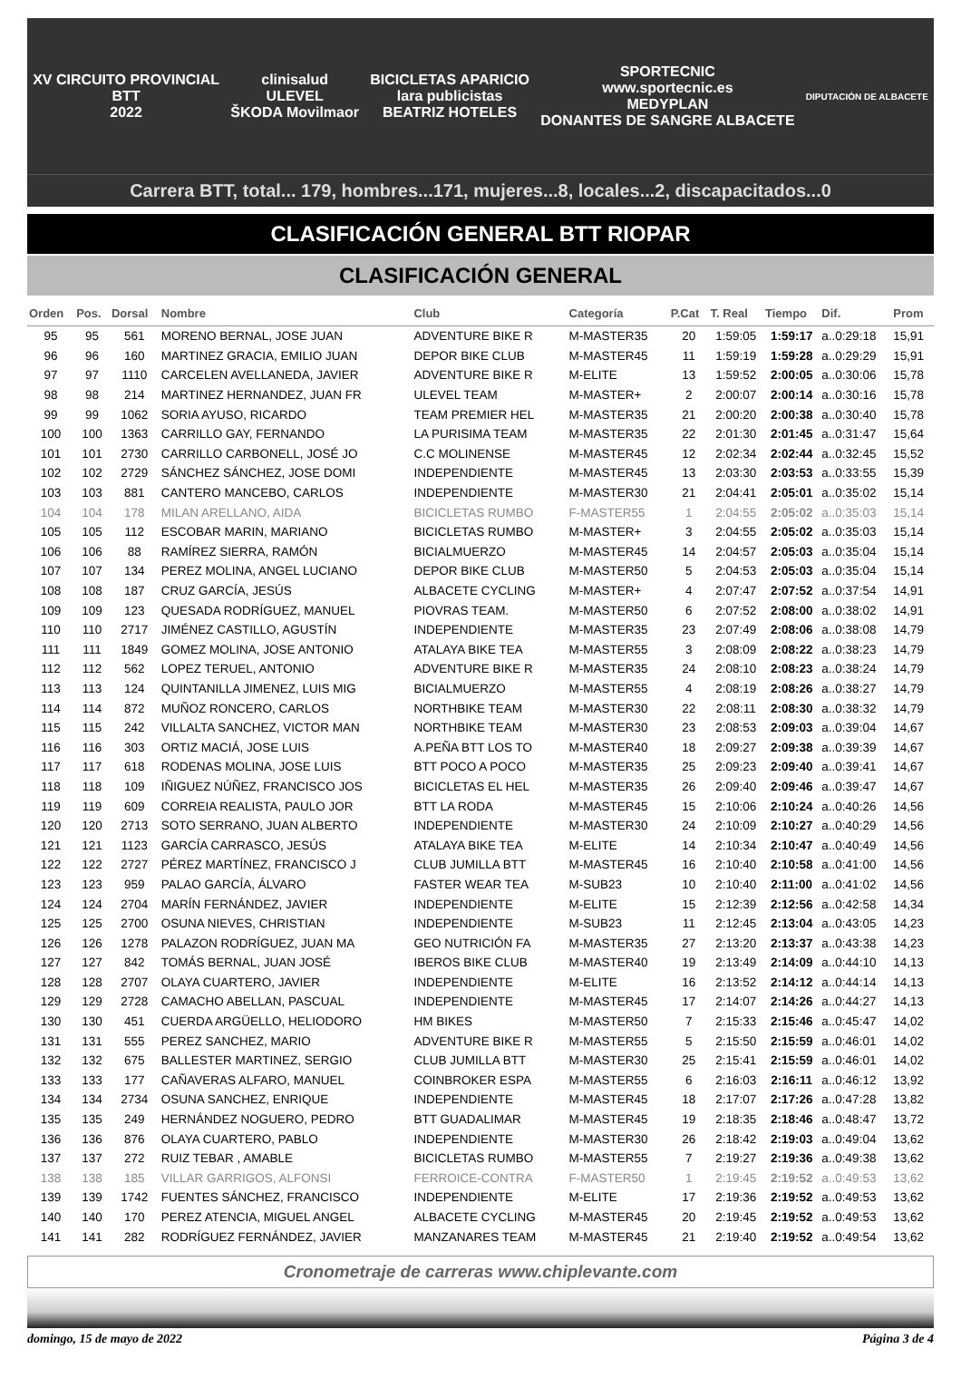XV CIRCUITO PROVINCIAL
BTT
2022
clinisalud
ULEVEL
ŠKODA Movilmaor
BICICLETAS APARICIO
lara publicistas
BEATRIZ HOTELES
SPORTECNIC
www.sportecnic.es
MEDYPLAN
DONANTES DE SANGRE ALBACETE
DIPUTACIÓN DE ALBACETE
Carrera BTT, total... 179, hombres...171, mujeres...8, locales...2, discapacitados...0
CLASIFICACIÓN GENERAL BTT RIOPAR
CLASIFICACIÓN GENERAL
| Orden | Pos. | Dorsal | Nombre | Club | Categoría | P.Cat | T. Real | Tiempo | Dif. | Prom |
| --- | --- | --- | --- | --- | --- | --- | --- | --- | --- | --- |
| 95 | 95 | 561 | MORENO BERNAL, JOSE JUAN | ADVENTURE BIKE R | M-MASTER35 | 20 | 1:59:05 | 1:59:17 | a..0:29:18 | 15,91 |
| 96 | 96 | 160 | MARTINEZ GRACIA, EMILIO JUAN | DEPOR BIKE CLUB | M-MASTER45 | 11 | 1:59:19 | 1:59:28 | a..0:29:29 | 15,91 |
| 97 | 97 | 1110 | CARCELEN AVELLANEDA, JAVIER | ADVENTURE BIKE R | M-ELITE | 13 | 1:59:52 | 2:00:05 | a..0:30:06 | 15,78 |
| 98 | 98 | 214 | MARTINEZ HERNANDEZ, JUAN FR | ULEVEL TEAM | M-MASTER+ | 2 | 2:00:07 | 2:00:14 | a..0:30:16 | 15,78 |
| 99 | 99 | 1062 | SORIA AYUSO, RICARDO | TEAM PREMIER HEL | M-MASTER35 | 21 | 2:00:20 | 2:00:38 | a..0:30:40 | 15,78 |
| 100 | 100 | 1363 | CARRILLO GAY, FERNANDO | LA PURISIMA TEAM | M-MASTER35 | 22 | 2:01:30 | 2:01:45 | a..0:31:47 | 15,64 |
| 101 | 101 | 2730 | CARRILLO CARBONELL, JOSÉ JO | C.C MOLINENSE | M-MASTER45 | 12 | 2:02:34 | 2:02:44 | a..0:32:45 | 15,52 |
| 102 | 102 | 2729 | SÁNCHEZ SÁNCHEZ, JOSE DOMI | INDEPENDIENTE | M-MASTER45 | 13 | 2:03:30 | 2:03:53 | a..0:33:55 | 15,39 |
| 103 | 103 | 881 | CANTERO MANCEBO, CARLOS | INDEPENDIENTE | M-MASTER30 | 21 | 2:04:41 | 2:05:01 | a..0:35:02 | 15,14 |
| 104 | 104 | 178 | MILAN ARELLANO, AIDA | BICICLETAS RUMBO | F-MASTER55 | 1 | 2:04:55 | 2:05:02 | a..0:35:03 | 15,14 |
| 105 | 105 | 112 | ESCOBAR MARIN, MARIANO | BICICLETAS RUMBO | M-MASTER+ | 3 | 2:04:55 | 2:05:02 | a..0:35:03 | 15,14 |
| 106 | 106 | 88 | RAMÍREZ SIERRA, RAMÓN | BICIALMUERZO | M-MASTER45 | 14 | 2:04:57 | 2:05:03 | a..0:35:04 | 15,14 |
| 107 | 107 | 134 | PEREZ MOLINA, ANGEL LUCIANO | DEPOR BIKE CLUB | M-MASTER50 | 5 | 2:04:53 | 2:05:03 | a..0:35:04 | 15,14 |
| 108 | 108 | 187 | CRUZ GARCÍA, JESÚS | ALBACETE CYCLING | M-MASTER+ | 4 | 2:07:47 | 2:07:52 | a..0:37:54 | 14,91 |
| 109 | 109 | 123 | QUESADA RODRÍGUEZ, MANUEL | PIOVRAS TEAM. | M-MASTER50 | 6 | 2:07:52 | 2:08:00 | a..0:38:02 | 14,91 |
| 110 | 110 | 2717 | JIMÉNEZ CASTILLO, AGUSTÍN | INDEPENDIENTE | M-MASTER35 | 23 | 2:07:49 | 2:08:06 | a..0:38:08 | 14,79 |
| 111 | 111 | 1849 | GOMEZ MOLINA, JOSE ANTONIO | ATALAYA BIKE TEA | M-MASTER55 | 3 | 2:08:09 | 2:08:22 | a..0:38:23 | 14,79 |
| 112 | 112 | 562 | LOPEZ TERUEL, ANTONIO | ADVENTURE BIKE R | M-MASTER35 | 24 | 2:08:10 | 2:08:23 | a..0:38:24 | 14,79 |
| 113 | 113 | 124 | QUINTANILLA JIMENEZ, LUIS MIG | BICIALMUERZO | M-MASTER55 | 4 | 2:08:19 | 2:08:26 | a..0:38:27 | 14,79 |
| 114 | 114 | 872 | MUÑOZ RONCERO, CARLOS | NORTHBIKE TEAM | M-MASTER30 | 22 | 2:08:11 | 2:08:30 | a..0:38:32 | 14,79 |
| 115 | 115 | 242 | VILLALTA SANCHEZ, VICTOR MAN | NORTHBIKE TEAM | M-MASTER30 | 23 | 2:08:53 | 2:09:03 | a..0:39:04 | 14,67 |
| 116 | 116 | 303 | ORTIZ MACIÁ, JOSE LUIS | A.PEÑA BTT LOS TO | M-MASTER40 | 18 | 2:09:27 | 2:09:38 | a..0:39:39 | 14,67 |
| 117 | 117 | 618 | RODENAS MOLINA, JOSE LUIS | BTT POCO A POCO | M-MASTER35 | 25 | 2:09:23 | 2:09:40 | a..0:39:41 | 14,67 |
| 118 | 118 | 109 | IÑIGUEZ NÚÑEZ, FRANCISCO JOS | BICICLETAS EL HEL | M-MASTER35 | 26 | 2:09:40 | 2:09:46 | a..0:39:47 | 14,67 |
| 119 | 119 | 609 | CORREIA REALISTA, PAULO JOR | BTT LA RODA | M-MASTER45 | 15 | 2:10:06 | 2:10:24 | a..0:40:26 | 14,56 |
| 120 | 120 | 2713 | SOTO SERRANO, JUAN ALBERTO | INDEPENDIENTE | M-MASTER30 | 24 | 2:10:09 | 2:10:27 | a..0:40:29 | 14,56 |
| 121 | 121 | 1123 | GARCÍA CARRASCO, JESÚS | ATALAYA BIKE TEA | M-ELITE | 14 | 2:10:34 | 2:10:47 | a..0:40:49 | 14,56 |
| 122 | 122 | 2727 | PÉREZ MARTÍNEZ, FRANCISCO J | CLUB JUMILLA BTT | M-MASTER45 | 16 | 2:10:40 | 2:10:58 | a..0:41:00 | 14,56 |
| 123 | 123 | 959 | PALAO GARCÍA, ÁLVARO | FASTER WEAR TEA | M-SUB23 | 10 | 2:10:40 | 2:11:00 | a..0:41:02 | 14,56 |
| 124 | 124 | 2704 | MARÍN FERNÁNDEZ, JAVIER | INDEPENDIENTE | M-ELITE | 15 | 2:12:39 | 2:12:56 | a..0:42:58 | 14,34 |
| 125 | 125 | 2700 | OSUNA NIEVES, CHRISTIAN | INDEPENDIENTE | M-SUB23 | 11 | 2:12:45 | 2:13:04 | a..0:43:05 | 14,23 |
| 126 | 126 | 1278 | PALAZON RODRÍGUEZ, JUAN MA | GEO NUTRICIÓN FA | M-MASTER35 | 27 | 2:13:20 | 2:13:37 | a..0:43:38 | 14,23 |
| 127 | 127 | 842 | TOMÁS BERNAL, JUAN JOSÉ | IBEROS BIKE CLUB | M-MASTER40 | 19 | 2:13:49 | 2:14:09 | a..0:44:10 | 14,13 |
| 128 | 128 | 2707 | OLAYA CUARTERO, JAVIER | INDEPENDIENTE | M-ELITE | 16 | 2:13:52 | 2:14:12 | a..0:44:14 | 14,13 |
| 129 | 129 | 2728 | CAMACHO ABELLAN, PASCUAL | INDEPENDIENTE | M-MASTER45 | 17 | 2:14:07 | 2:14:26 | a..0:44:27 | 14,13 |
| 130 | 130 | 451 | CUERDA ARGÜELLO, HELIODORO | HM BIKES | M-MASTER50 | 7 | 2:15:33 | 2:15:46 | a..0:45:47 | 14,02 |
| 131 | 131 | 555 | PEREZ SANCHEZ, MARIO | ADVENTURE BIKE R | M-MASTER55 | 5 | 2:15:50 | 2:15:59 | a..0:46:01 | 14,02 |
| 132 | 132 | 675 | BALLESTER MARTINEZ, SERGIO | CLUB JUMILLA BTT | M-MASTER30 | 25 | 2:15:41 | 2:15:59 | a..0:46:01 | 14,02 |
| 133 | 133 | 177 | CAÑAVERAS ALFARO, MANUEL | COINBROKER ESPA | M-MASTER55 | 6 | 2:16:03 | 2:16:11 | a..0:46:12 | 13,92 |
| 134 | 134 | 2734 | OSUNA SANCHEZ, ENRIQUE | INDEPENDIENTE | M-MASTER45 | 18 | 2:17:07 | 2:17:26 | a..0:47:28 | 13,82 |
| 135 | 135 | 249 | HERNÁNDEZ NOGUERO, PEDRO | BTT GUADALIMAR | M-MASTER45 | 19 | 2:18:35 | 2:18:46 | a..0:48:47 | 13,72 |
| 136 | 136 | 876 | OLAYA CUARTERO, PABLO | INDEPENDIENTE | M-MASTER30 | 26 | 2:18:42 | 2:19:03 | a..0:49:04 | 13,62 |
| 137 | 137 | 272 | RUIZ TEBAR , AMABLE | BICICLETAS RUMBO | M-MASTER55 | 7 | 2:19:27 | 2:19:36 | a..0:49:38 | 13,62 |
| 138 | 138 | 185 | VILLAR GARRIGOS, ALFONSI | FERROICE-CONTRA | F-MASTER50 | 1 | 2:19:45 | 2:19:52 | a..0:49:53 | 13,62 |
| 139 | 139 | 1742 | FUENTES SÁNCHEZ, FRANCISCO | INDEPENDIENTE | M-ELITE | 17 | 2:19:36 | 2:19:52 | a..0:49:53 | 13,62 |
| 140 | 140 | 170 | PEREZ ATENCIA, MIGUEL ANGEL | ALBACETE CYCLING | M-MASTER45 | 20 | 2:19:45 | 2:19:52 | a..0:49:53 | 13,62 |
| 141 | 141 | 282 | RODRÍGUEZ FERNÁNDEZ, JAVIER | MANZANARES TEAM | M-MASTER45 | 21 | 2:19:40 | 2:19:52 | a..0:49:54 | 13,62 |
Cronometraje de carreras www.chiplevante.com
domingo, 15 de mayo de 2022 Página 3 de 4